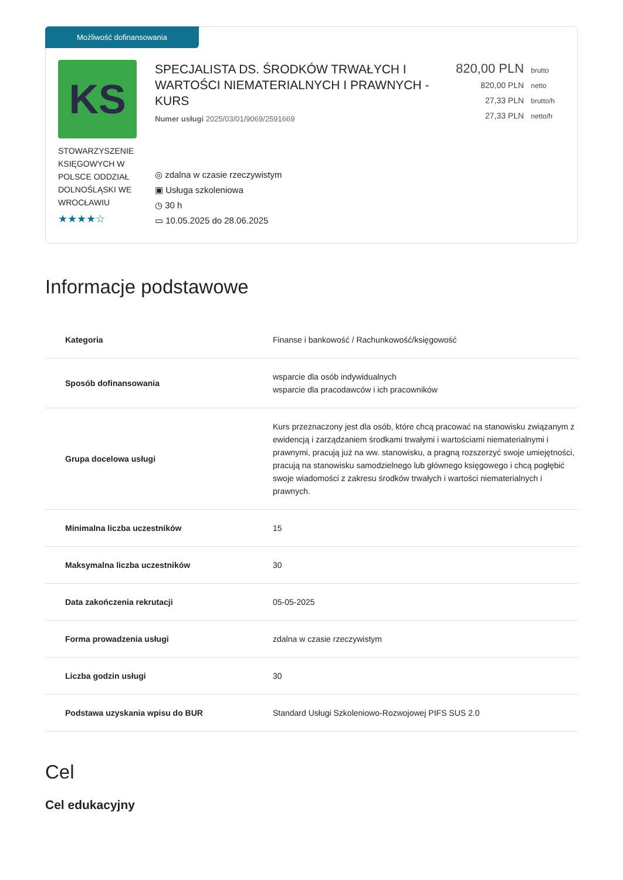Możliwość dofinansowania
KS
STOWARZYSZENIE KSIĘGOWYCH W POLSCE ODDZIAŁ DOLNOŚLĄSKI WE WROCŁAWIU
★★★★☆
SPECJALISTA DS. ŚRODKÓW TRWAŁYCH I WARTOŚCI NIEMATERIALNYCH I PRAWNYCH - KURS
Numer usługi 2025/03/01/9069/2591669
◎ zdalna w czasie rzeczywistym
▣ Usługa szkoleniowa
◷ 30 h
▭ 10.05.2025 do 28.06.2025
820,00 PLN brutto
820,00 PLN netto
27,33 PLN brutto/h
27,33 PLN netto/h
Informacje podstawowe
| Kategoria | Finanse i bankowość / Rachunkowość/księgowość |
| Sposób dofinansowania | wsparcie dla osób indywidualnych wsparcie dla pracodawców i ich pracowników |
| Grupa docelowa usługi | Kurs przeznaczony jest dla osób, które chcą pracować na stanowisku związanym z ewidencją i zarządzaniem środkami trwałymi i wartościami niematerialnymi i prawnymi, pracują już na ww. stanowisku, a pragną rozszerzyć swoje umiejętności, pracują na stanowisku samodzielnego lub głównego księgowego i chcą pogłębić swoje wiadomości z zakresu środków trwałych i wartości niematerialnych i prawnych. |
| Minimalna liczba uczestników | 15 |
| Maksymalna liczba uczestników | 30 |
| Data zakończenia rekrutacji | 05-05-2025 |
| Forma prowadzenia usługi | zdalna w czasie rzeczywistym |
| Liczba godzin usługi | 30 |
| Podstawa uzyskania wpisu do BUR | Standard Usługi Szkoleniowo-Rozwojowej PIFS SUS 2.0 |
Cel
Cel edukacyjny